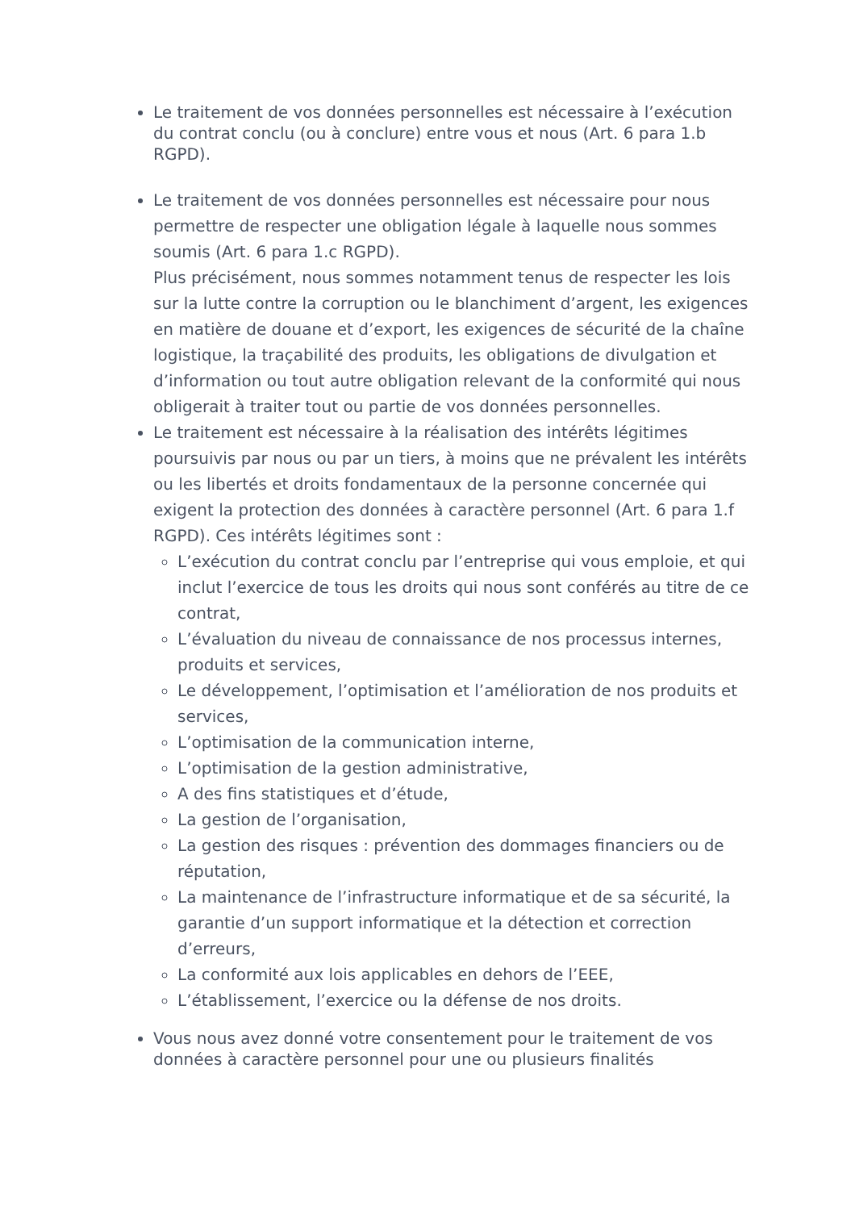Le traitement de vos données personnelles est nécessaire à l’exécution du contrat conclu (ou à conclure) entre vous et nous (Art. 6 para 1.b RGPD).
Le traitement de vos données personnelles est nécessaire pour nous permettre de respecter une obligation légale à laquelle nous sommes soumis (Art. 6 para 1.c RGPD).
Plus précisément, nous sommes notamment tenus de respecter les lois sur la lutte contre la corruption ou le blanchiment d’argent, les exigences en matière de douane et d’export, les exigences de sécurité de la chaîne logistique, la traçabilité des produits, les obligations de divulgation et d’information ou tout autre obligation relevant de la conformité qui nous obligerait à traiter tout ou partie de vos données personnelles.
Le traitement est nécessaire à la réalisation des intérêts légitimes poursuivis par nous ou par un tiers, à moins que ne prévalent les intérêts ou les libertés et droits fondamentaux de la personne concernée qui exigent la protection des données à caractère personnel (Art. 6 para 1.f RGPD). Ces intérêts légitimes sont :
L’exécution du contrat conclu par l’entreprise qui vous emploie, et qui inclut l’exercice de tous les droits qui nous sont conférés au titre de ce contrat,
L’évaluation du niveau de connaissance de nos processus internes, produits et services,
Le développement, l’optimisation et l’amélioration de nos produits et services,
L’optimisation de la communication interne,
L’optimisation de la gestion administrative,
A des fins statistiques et d’étude,
La gestion de l’organisation,
La gestion des risques : prévention des dommages financiers ou de réputation,
La maintenance de l’infrastructure informatique et de sa sécurité, la garantie d’un support informatique et la détection et correction d’erreurs,
La conformité aux lois applicables en dehors de l’EEE,
L’établissement, l’exercice ou la défense de nos droits.
Vous nous avez donné votre consentement pour le traitement de vos données à caractère personnel pour une ou plusieurs finalités